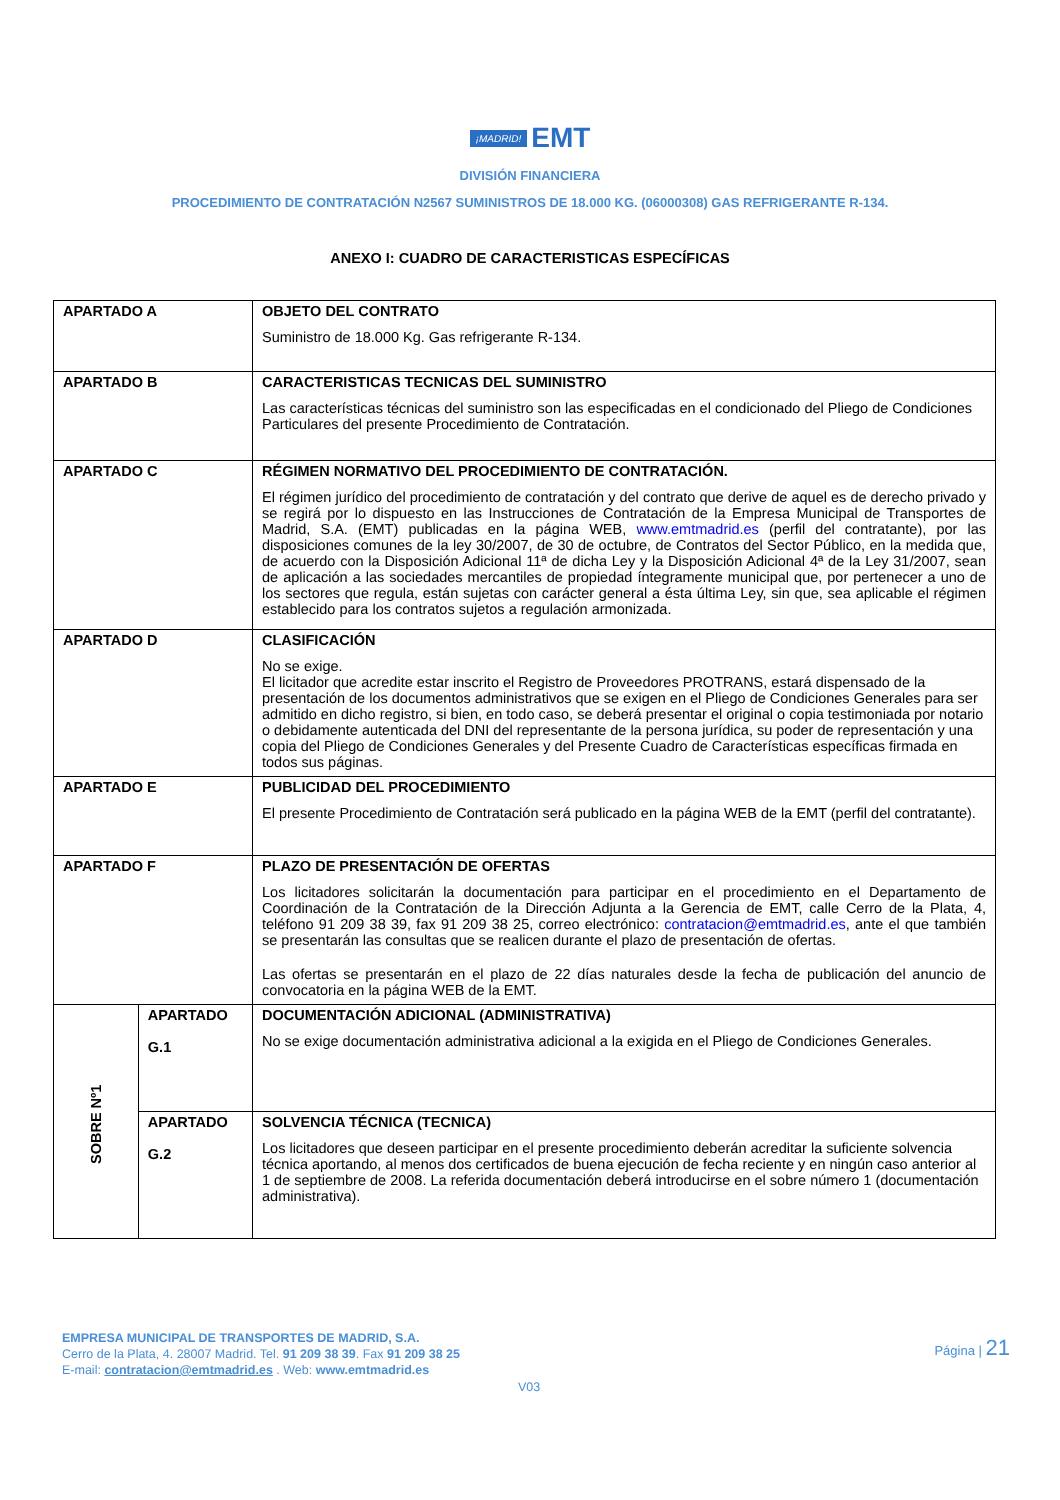¡MADRID! EMT
DIVISIÓN FINANCIERA
PROCEDIMIENTO DE CONTRATACIÓN N2567 SUMINISTROS DE 18.000 KG. (06000308) GAS REFRIGERANTE R-134.
ANEXO I: CUADRO DE CARACTERISTICAS ESPECÍFICAS
| APARTADO A | | OBJETO DEL CONTRATO Suministro de 18.000 Kg. Gas refrigerante R-134. |
| APARTADO B | | CARACTERISTICAS TECNICAS DEL SUMINISTRO Las características técnicas del suministro son las especificadas en el condicionado del Pliego de Condiciones Particulares del presente Procedimiento de Contratación. |
| APARTADO C | | RÉGIMEN NORMATIVO DEL PROCEDIMIENTO DE CONTRATACIÓN. El régimen jurídico del procedimiento de contratación y del contrato que derive de aquel es de derecho privado y se regirá por lo dispuesto en las Instrucciones de Contratación de la Empresa Municipal de Transportes de Madrid, S.A. (EMT) publicadas en la página WEB, www.emtmadrid.es (perfil del contratante), por las disposiciones comunes de la ley 30/2007, de 30 de octubre, de Contratos del Sector Público, en la medida que, de acuerdo con la Disposición Adicional 11ª de dicha Ley y la Disposición Adicional 4ª de la Ley 31/2007, sean de aplicación a las sociedades mercantiles de propiedad íntegramente municipal que, por pertenecer a uno de los sectores que regula, están sujetas con carácter general a ésta última Ley, sin que, sea aplicable el régimen establecido para los contratos sujetos a regulación armonizada. |
| APARTADO D | | CLASIFICACIÓN No se exige. El licitador que acredite estar inscrito el Registro de Proveedores PROTRANS, estará dispensado de la presentación de los documentos administrativos que se exigen en el Pliego de Condiciones Generales para ser admitido en dicho registro, si bien, en todo caso, se deberá presentar el original o copia testimoniada por notario o debidamente autenticada del DNI del representante de la persona jurídica, su poder de representación y una copia del Pliego de Condiciones Generales y del Presente Cuadro de Características específicas firmada en todos sus páginas. |
| APARTADO E | | PUBLICIDAD DEL PROCEDIMIENTO El presente Procedimiento de Contratación será publicado en la página WEB de la EMT (perfil del contratante). |
| APARTADO F | | PLAZO DE PRESENTACIÓN DE OFERTAS Los licitadores solicitarán la documentación para participar en el procedimiento en el Departamento de Coordinación de la Contratación de la Dirección Adjunta a la Gerencia de EMT, calle Cerro de la Plata, 4, teléfono 91 209 38 39, fax 91 209 38 25, correo electrónico: contratacion@emtmadrid.es , ante el que también se presentarán las consultas que se realicen durante el plazo de presentación de ofertas. Las ofertas se presentarán en el plazo de 22 días naturales desde la fecha de publicación del anuncio de convocatoria en la página WEB de la EMT. |
| SOBRE Nº1 | APARTADO G.1 | DOCUMENTACIÓN ADICIONAL (ADMINISTRATIVA) No se exige documentación administrativa adicional a la exigida en el Pliego de Condiciones Generales. |
| | APARTADO G.2 | SOLVENCIA TÉCNICA (TECNICA) Los licitadores que deseen participar en el presente procedimiento deberán acreditar la suficiente solvencia técnica aportando, al menos dos certificados de buena ejecución de fecha reciente y en ningún caso anterior al 1 de septiembre de 2008. La referida documentación deberá introducirse en el sobre número 1 (documentación administrativa). |
EMPRESA MUNICIPAL DE TRANSPORTES DE MADRID, S.A.
Cerro de la Plata, 4. 28007 Madrid. Tel. 91 209 38 39. Fax 91 209 38 25
E-mail: contratacion@emtmadrid.es . Web: www.emtmadrid.es
Página | 21
V03